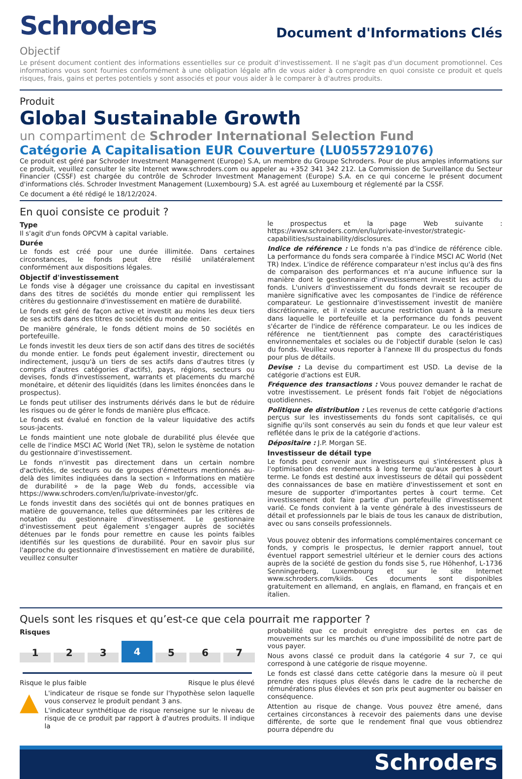Schroders
Document d'Informations Clés
Objectif
Le présent document contient des informations essentielles sur ce produit d'investissement. Il ne s'agit pas d'un document promotionnel. Ces informations vous sont fournies conformément à une obligation légale afin de vous aider à comprendre en quoi consiste ce produit et quels risques, frais, gains et pertes potentiels y sont associés et pour vous aider à le comparer à d'autres produits.
Produit
Global Sustainable Growth
un compartiment de Schroder International Selection Fund
Catégorie A Capitalisation EUR Couverture (LU0557291076)
Ce produit est géré par Schroder Investment Management (Europe) S.A, un membre du Groupe Schroders. Pour de plus amples informations sur ce produit, veuillez consulter le site Internet www.schroders.com ou appeler au +352 341 342 212. La Commission de Surveillance du Secteur Financier (CSSF) est chargée du contrôle de Schroder Investment Management (Europe) S.A. en ce qui concerne le présent document d'informations clés. Schroder Investment Management (Luxembourg) S.A. est agréé au Luxembourg et réglementé par la CSSF.
Ce document a été rédigé le 18/12/2024.
En quoi consiste ce produit ?
Type
Il s'agit d'un fonds OPCVM à capital variable.
Durée
Le fonds est créé pour une durée illimitée. Dans certaines circonstances, le fonds peut être résilié unilatéralement conformément aux dispositions légales.
Objectif d'investissement
Le fonds vise à dégager une croissance du capital en investissant dans des titres de sociétés du monde entier qui remplissent les critères du gestionnaire d'investissement en matière de durabilité.
Le fonds est géré de façon active et investit au moins les deux tiers de ses actifs dans des titres de sociétés du monde entier.
De manière générale, le fonds détient moins de 50 sociétés en portefeuille.
Le fonds investit les deux tiers de son actif dans des titres de sociétés du monde entier. Le fonds peut également investir, directement ou indirectement, jusqu'à un tiers de ses actifs dans d'autres titres (y compris d'autres catégories d'actifs), pays, régions, secteurs ou devises, fonds d'investissement, warrants et placements du marché monétaire, et détenir des liquidités (dans les limites énoncées dans le prospectus).
Le fonds peut utiliser des instruments dérivés dans le but de réduire les risques ou de gérer le fonds de manière plus efficace.
Le fonds est évalué en fonction de la valeur liquidative des actifs sous-jacents.
Le fonds maintient une note globale de durabilité plus élevée que celle de l'indice MSCI AC World (Net TR), selon le système de notation du gestionnaire d'investissement.
Le fonds n'investit pas directement dans un certain nombre d'activités, de secteurs ou de groupes d'émetteurs mentionnés au-delà des limites indiquées dans la section « Informations en matière de durabilité » de la page Web du fonds, accessible via https://www.schroders.com/en/lu/private-investor/gfc.
Le fonds investit dans des sociétés qui ont de bonnes pratiques en matière de gouvernance, telles que déterminées par les critères de notation du gestionnaire d'investissement. Le gestionnaire d'investissement peut également s'engager auprès de sociétés détenues par le fonds pour remettre en cause les points faibles identifiés sur les questions de durabilité. Pour en savoir plus sur l'approche du gestionnaire d'investissement en matière de durabilité, veuillez consulter
le prospectus et la page Web suivante : https://www.schroders.com/en/lu/private-investor/strategic-capabilities/sustainability/disclosures.
Indice de référence : Le fonds n'a pas d'indice de référence cible. La performance du fonds sera comparée à l'indice MSCI AC World (Net TR) Index. L'indice de référence comparateur n'est inclus qu'à des fins de comparaison des performances et n'a aucune influence sur la manière dont le gestionnaire d'investissement investit les actifs du fonds. L'univers d'investissement du fonds devrait se recouper de manière significative avec les composantes de l'indice de référence comparateur. Le gestionnaire d'investissement investit de manière discrétionnaire, et il n'existe aucune restriction quant à la mesure dans laquelle le portefeuille et la performance du fonds peuvent s'écarter de l'indice de référence comparateur. Le ou les indices de référence ne tient/tiennent pas compte des caractéristiques environnementales et sociales ou de l'objectif durable (selon le cas) du fonds. Veuillez vous reporter à l'annexe III du prospectus du fonds pour plus de détails.
Devise : La devise du compartiment est USD. La devise de la catégorie d'actions est EUR.
Fréquence des transactions : Vous pouvez demander le rachat de votre investissement. Le présent fonds fait l'objet de négociations quotidiennes.
Politique de distribution : Les revenus de cette catégorie d'actions perçus sur les investissements du fonds sont capitalisés, ce qui signifie qu'ils sont conservés au sein du fonds et que leur valeur est reflétée dans le prix de la catégorie d'actions.
Dépositaire : J.P. Morgan SE.
Investisseur de détail type
Le fonds peut convenir aux investisseurs qui s'intéressent plus à l'optimisation des rendements à long terme qu'aux pertes à court terme. Le fonds est destiné aux investisseurs de détail qui possèdent des connaissances de base en matière d'investissement et sont en mesure de supporter d'importantes pertes à court terme. Cet investissement doit faire partie d'un portefeuille d'investissement varié. Ce fonds convient à la vente générale à des investisseurs de détail et professionnels par le biais de tous les canaux de distribution, avec ou sans conseils professionnels.
Vous pouvez obtenir des informations complémentaires concernant ce fonds, y compris le prospectus, le dernier rapport annuel, tout éventuel rapport semestriel ultérieur et le dernier cours des actions auprès de la société de gestion du fonds sise 5, rue Höhenhof, L-1736 Senningerberg, Luxembourg et sur le site Internet www.schroders.com/kiids. Ces documents sont disponibles gratuitement en allemand, en anglais, en flamand, en français et en italien.
Quels sont les risques et qu’est-ce que cela pourrait me rapporter ?
Risques
1
2
3
4
5
6
7
Risque le plus faible Risque le plus élevé
▲
L'indicateur de risque se fonde sur l'hypothèse selon laquelle vous conservez le produit pendant 3 ans.
L'indicateur synthétique de risque renseigne sur le niveau de risque de ce produit par rapport à d'autres produits. Il indique la
probabilité que ce produit enregistre des pertes en cas de mouvements sur les marchés ou d'une impossibilité de notre part de vous payer.
Nous avons classé ce produit dans la catégorie 4 sur 7, ce qui correspond à une catégorie de risque moyenne.
Le fonds est classé dans cette catégorie dans la mesure où il peut prendre des risques plus élevés dans le cadre de la recherche de rémunérations plus élevées et son prix peut augmenter ou baisser en conséquence.
Attention au risque de change. Vous pouvez être amené, dans certaines circonstances à recevoir des paiements dans une devise différente, de sorte que le rendement final que vous obtiendrez pourra dépendre du
Schroders